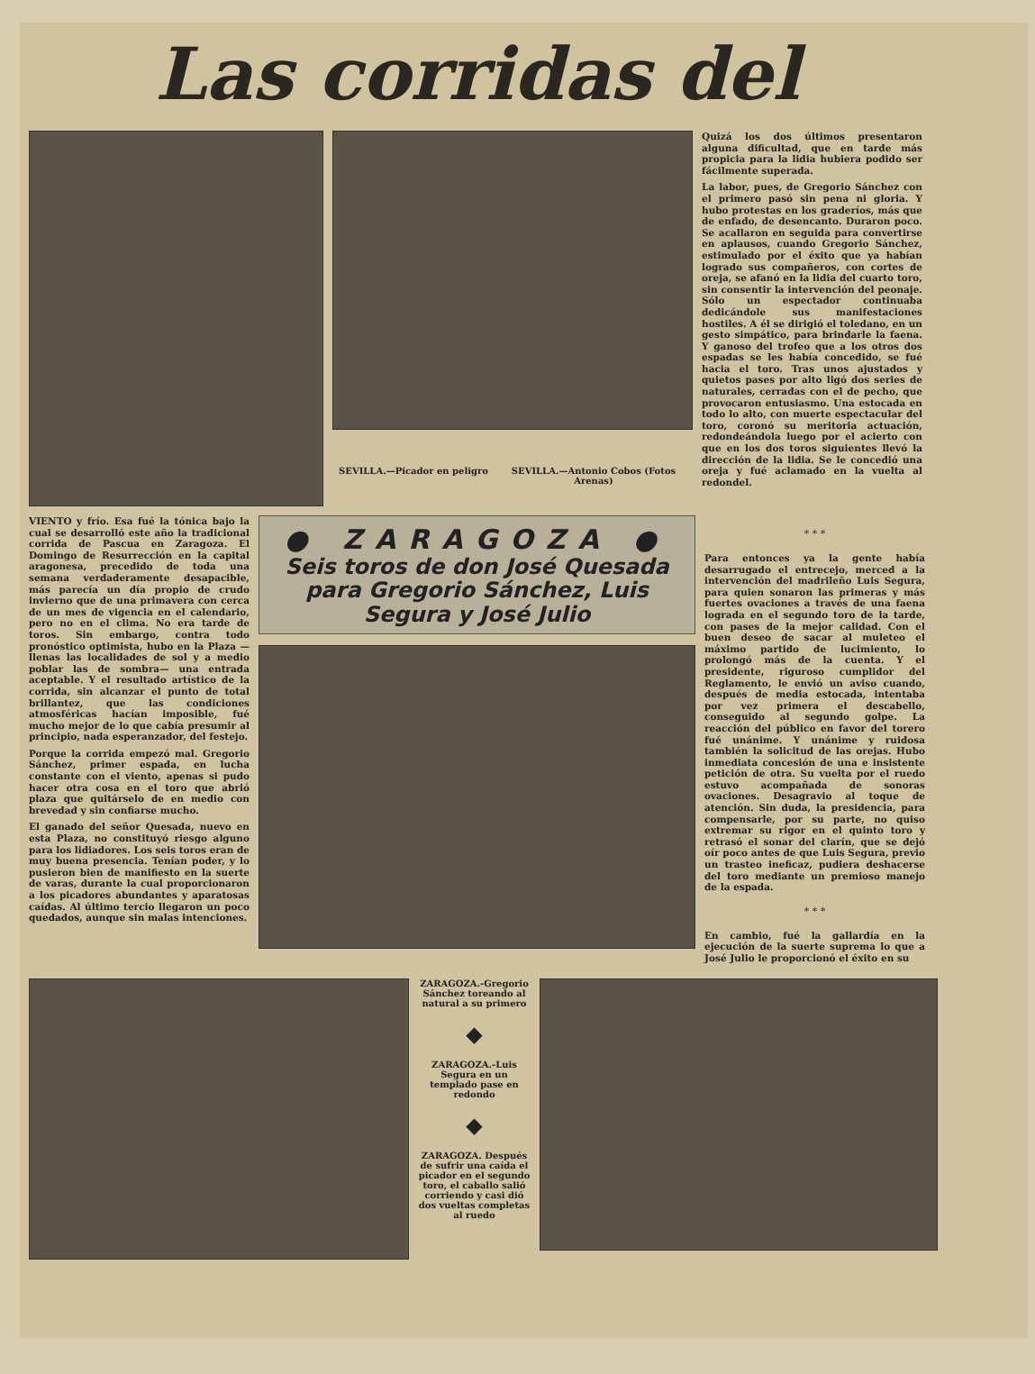Las corridas del
SEVILLA.—Picador en peligro SEVILLA.—Antonio Cobos (Fotos Arenas)
Quizá los dos últimos presentaron alguna dificultad, que en tarde más propicia para la lidia hubiera podido ser fácilmente superada.
La labor, pues, de Gregorio Sánchez con el primero pasó sin pena ni gloria. Y hubo protestas en los graderíos, más que de enfado, de desencanto. Duraron poco. Se acallaron en seguida para convertirse en aplausos, cuando Gregorio Sánchez, estimulado por el éxito que ya habían logrado sus compañeros, con cortes de oreja, se afanó en la lidia del cuarto toro, sin consentir la intervención del peonaje. Sólo un espectador continuaba dedicándole sus manifestaciones hostiles. A él se dirigió el toledano, en un gesto simpático, para brindarle la faena. Y ganoso del trofeo que a los otros dos espadas se les había concedido, se fué hacia el toro. Tras unos ajustados y quietos pases por alto ligó dos series de naturales, cerradas con el de pecho, que provocaron entusiasmo. Una estocada en todo lo alto, con muerte espectacular del toro, coronó su meritoria actuación, redondeándola luego por el acierto con que en los dos toros siguientes llevó la dirección de la lidia. Se le concedió una oreja y fué aclamado en la vuelta al redondel.
VIENTO y frío. Esa fué la tónica bajo la cual se desarrolló este año la tradicional corrida de Pascua en Zaragoza. El Domingo de Resurrección en la capital aragonesa, precedido de toda una semana verdaderamente desapacible, más parecía un día propio de crudo invierno que de una primavera con cerca de un mes de vigencia en el calendario, pero no en el clima. No era tarde de toros. Sin embargo, contra todo pronóstico optimista, hubo en la Plaza —llenas las localidades de sol y a medio poblar las de sombra— una entrada aceptable. Y el resultado artístico de la corrida, sin alcanzar el punto de total brillantez, que las condiciones atmosféricas hacían imposible, fué mucho mejor de lo que cabía presumir al principio, nada esperanzador, del festejo.
Porque la corrida empezó mal. Gregorio Sánchez, primer espada, en lucha constante con el viento, apenas si pudo hacer otra cosa en el toro que abrió plaza que quitárselo de en medio con brevedad y sin confiarse mucho.
El ganado del señor Quesada, nuevo en esta Plaza, no constituyó riesgo alguno para los lidiadores. Los seis toros eran de muy buena presencia. Tenían poder, y lo pusieron bien de manifiesto en la suerte de varas, durante la cual proporcionaron a los picadores abundantes y aparatosas caídas. Al último tercio llegaron un poco quedados, aunque sin malas intenciones.
● ZARAGOZA ●
Seis toros de don José Quesada para Gregorio Sánchez, Luis Segura y José Julio
* * *
Para entonces ya la gente había desarrugado el entrecejo, merced a la intervención del madrileño Luis Segura, para quien sonaron las primeras y más fuertes ovaciones a través de una faena lograda en el segundo toro de la tarde, con pases de la mejor calidad. Con el buen deseo de sacar al muleteo el máximo partido de lucimiento, lo prolongó más de la cuenta. Y el presidente, riguroso cumplidor del Reglamento, le envió un aviso cuando, después de media estocada, intentaba por vez primera el descabello, conseguido al segundo golpe. La reacción del público en favor del torero fué unánime. Y unánime y ruidosa también la solicitud de las orejas. Hubo inmediata concesión de una e insistente petición de otra. Su vuelta por el ruedo estuvo acompañada de sonoras ovaciones. Desagravio al toque de atención. Sin duda, la presidencia, para compensarle, por su parte, no quiso extremar su rigor en el quinto toro y retrasó el sonar del clarín, que se dejó oír poco antes de que Luis Segura, previo un trasteo ineficaz, pudiera deshacerse del toro mediante un premioso manejo de la espada.
* * *
En cambio, fué la gallardía en la ejecución de la suerte suprema lo que a José Julio le proporcionó el éxito en su
ZARAGOZA.-Gregorio Sánchez toreando al natural a su primero
◆
ZARAGOZA.-Luis Segura en un templado pase en redondo
◆
ZARAGOZA. Después de sufrir una caída el picador en el segundo toro, el caballo salió corriendo y casi dió dos vueltas completas al ruedo